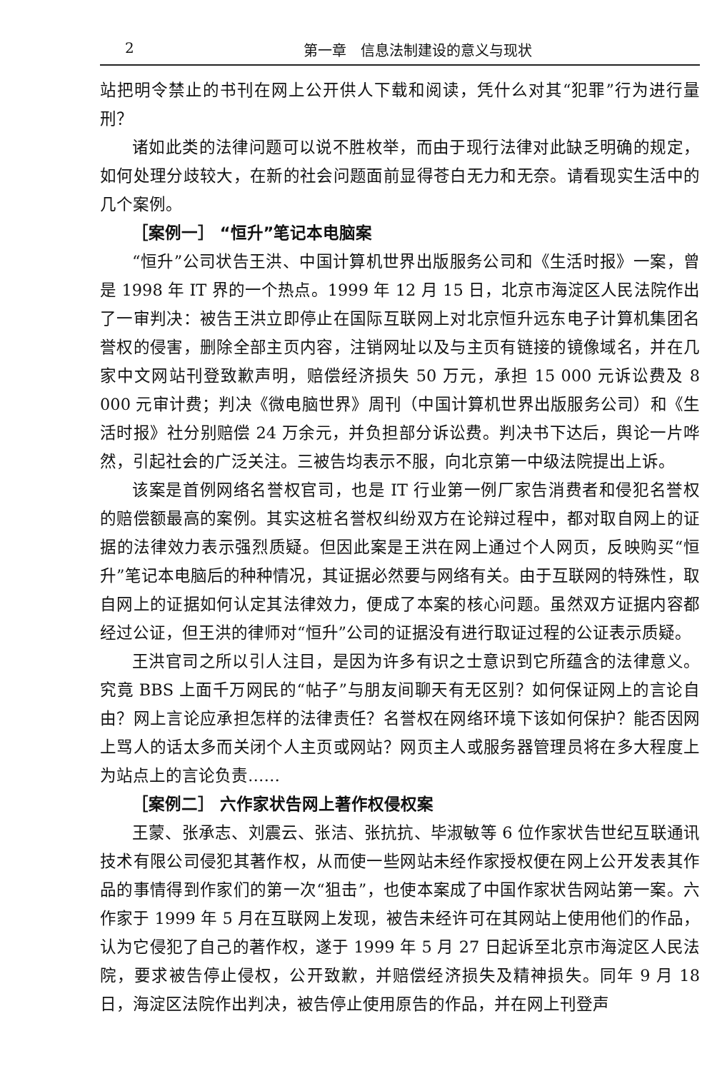2 第一章　信息法制建设的意义与现状
站把明令禁止的书刊在网上公开供人下载和阅读，凭什么对其“犯罪”行为进行量刑？
诸如此类的法律问题可以说不胜枚举，而由于现行法律对此缺乏明确的规定，如何处理分歧较大，在新的社会问题面前显得苍白无力和无奈。请看现实生活中的几个案例。
［案例一］ “恒升”笔记本电脑案
“恒升”公司状告王洪、中国计算机世界出版服务公司和《生活时报》一案，曾是 1998 年 IT 界的一个热点。1999 年 12 月 15 日，北京市海淀区人民法院作出了一审判决：被告王洪立即停止在国际互联网上对北京恒升远东电子计算机集团名誉权的侵害，删除全部主页内容，注销网址以及与主页有链接的镜像域名，并在几家中文网站刊登致歉声明，赔偿经济损失 50 万元，承担 15 000 元诉讼费及 8 000 元审计费；判决《微电脑世界》周刊（中国计算机世界出版服务公司）和《生活时报》社分别赔偿 24 万余元，并负担部分诉讼费。判决书下达后，舆论一片哗然，引起社会的广泛关注。三被告均表示不服，向北京第一中级法院提出上诉。
该案是首例网络名誉权官司，也是 IT 行业第一例厂家告消费者和侵犯名誉权的赔偿额最高的案例。其实这桩名誉权纠纷双方在论辩过程中，都对取自网上的证据的法律效力表示强烈质疑。但因此案是王洪在网上通过个人网页，反映购买“恒升”笔记本电脑后的种种情况，其证据必然要与网络有关。由于互联网的特殊性，取自网上的证据如何认定其法律效力，便成了本案的核心问题。虽然双方证据内容都经过公证，但王洪的律师对“恒升”公司的证据没有进行取证过程的公证表示质疑。
王洪官司之所以引人注目，是因为许多有识之士意识到它所蕴含的法律意义。究竟 BBS 上面千万网民的“帖子”与朋友间聊天有无区别？如何保证网上的言论自由？网上言论应承担怎样的法律责任？名誉权在网络环境下该如何保护？能否因网上骂人的话太多而关闭个人主页或网站？网页主人或服务器管理员将在多大程度上为站点上的言论负责……
［案例二］ 六作家状告网上著作权侵权案
王蒙、张承志、刘震云、张洁、张抗抗、毕淑敏等 6 位作家状告世纪互联通讯技术有限公司侵犯其著作权，从而使一些网站未经作家授权便在网上公开发表其作品的事情得到作家们的第一次“狙击”，也使本案成了中国作家状告网站第一案。六作家于 1999 年 5 月在互联网上发现，被告未经许可在其网站上使用他们的作品，认为它侵犯了自己的著作权，遂于 1999 年 5 月 27 日起诉至北京市海淀区人民法院，要求被告停止侵权，公开致歉，并赔偿经济损失及精神损失。同年 9 月 18 日，海淀区法院作出判决，被告停止使用原告的作品，并在网上刊登声